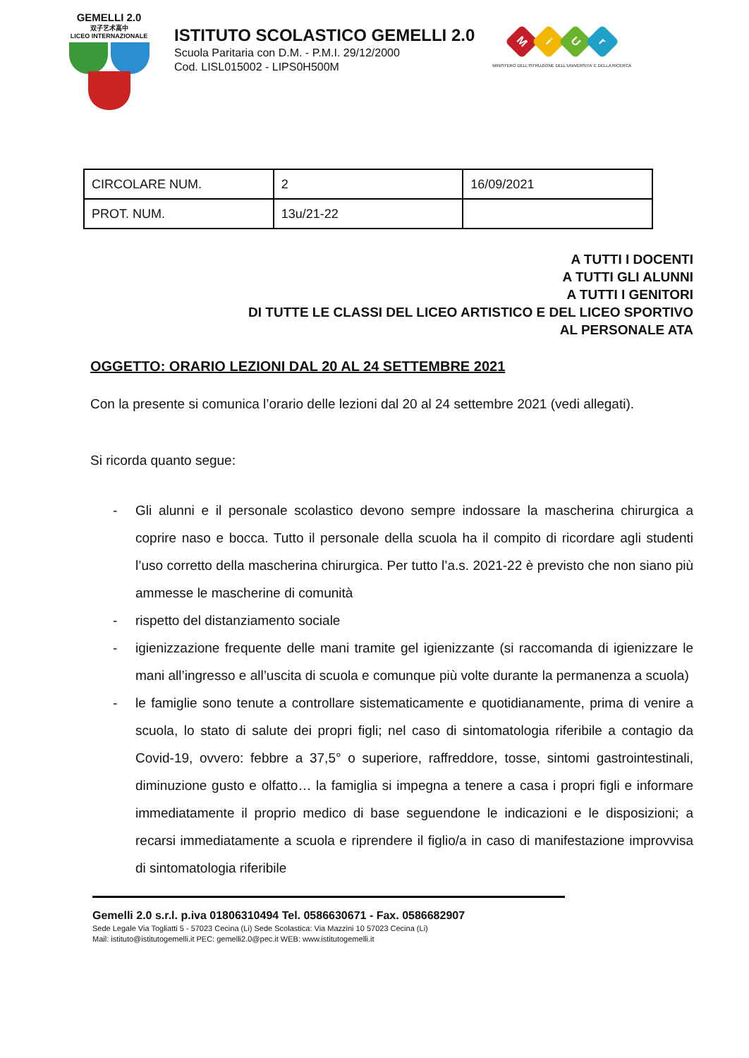GEMELLI 2.0
双子艺术高中
LICEO INTERNAZIONALE
ISTITUTO SCOLASTICO GEMELLI 2.0
Scuola Paritaria con D.M. - P.M.I. 29/12/2000
Cod. LISL015002 - LIPS0H500M
MiUr
MINISTERO DELL'ISTRUZIONE DELL'UNIVERSITA' E DELLA RICERCA
| CIRCOLARE NUM. | 2 | 16/09/2021 |
| PROT. NUM. | 13u/21-22 | |
A TUTTI I DOCENTI
A TUTTI GLI ALUNNI
A TUTTI I GENITORI
DI TUTTE LE CLASSI DEL LICEO ARTISTICO E DEL LICEO SPORTIVO
AL PERSONALE ATA
OGGETTO: ORARIO LEZIONI DAL 20 AL 24 SETTEMBRE 2021
Con la presente si comunica l’orario delle lezioni dal 20 al 24 settembre 2021 (vedi allegati).
Si ricorda quanto segue:
- Gli alunni e il personale scolastico devono sempre indossare la mascherina chirurgica a coprire naso e bocca. Tutto il personale della scuola ha il compito di ricordare agli studenti l’uso corretto della mascherina chirurgica. Per tutto l’a.s. 2021-22 è previsto che non siano più ammesse le mascherine di comunità
- rispetto del distanziamento sociale
- igienizzazione frequente delle mani tramite gel igienizzante (si raccomanda di igienizzare le mani all’ingresso e all’uscita di scuola e comunque più volte durante la permanenza a scuola)
- le famiglie sono tenute a controllare sistematicamente e quotidianamente, prima di venire a scuola, lo stato di salute dei propri figli; nel caso di sintomatologia riferibile a contagio da Covid-19, ovvero: febbre a 37,5° o superiore, raffreddore, tosse, sintomi gastrointestinali, diminuzione gusto e olfatto… la famiglia si impegna a tenere a casa i propri figli e informare immediatamente il proprio medico di base seguendone le indicazioni e le disposizioni; a recarsi immediatamente a scuola e riprendere il figlio/a in caso di manifestazione improvvisa di sintomatologia riferibile
Gemelli 2.0 s.r.l. p.iva 01806310494 Tel. 0586630671 - Fax. 0586682907
Sede Legale Via Togliatti 5 - 57023 Cecina (Li) Sede Scolastica: Via Mazzini 10 57023 Cecina (Li)
Mail: istituto@istitutogemelli.it PEC: gemelli2.0@pec.it WEB: www.istitutogemelli.it